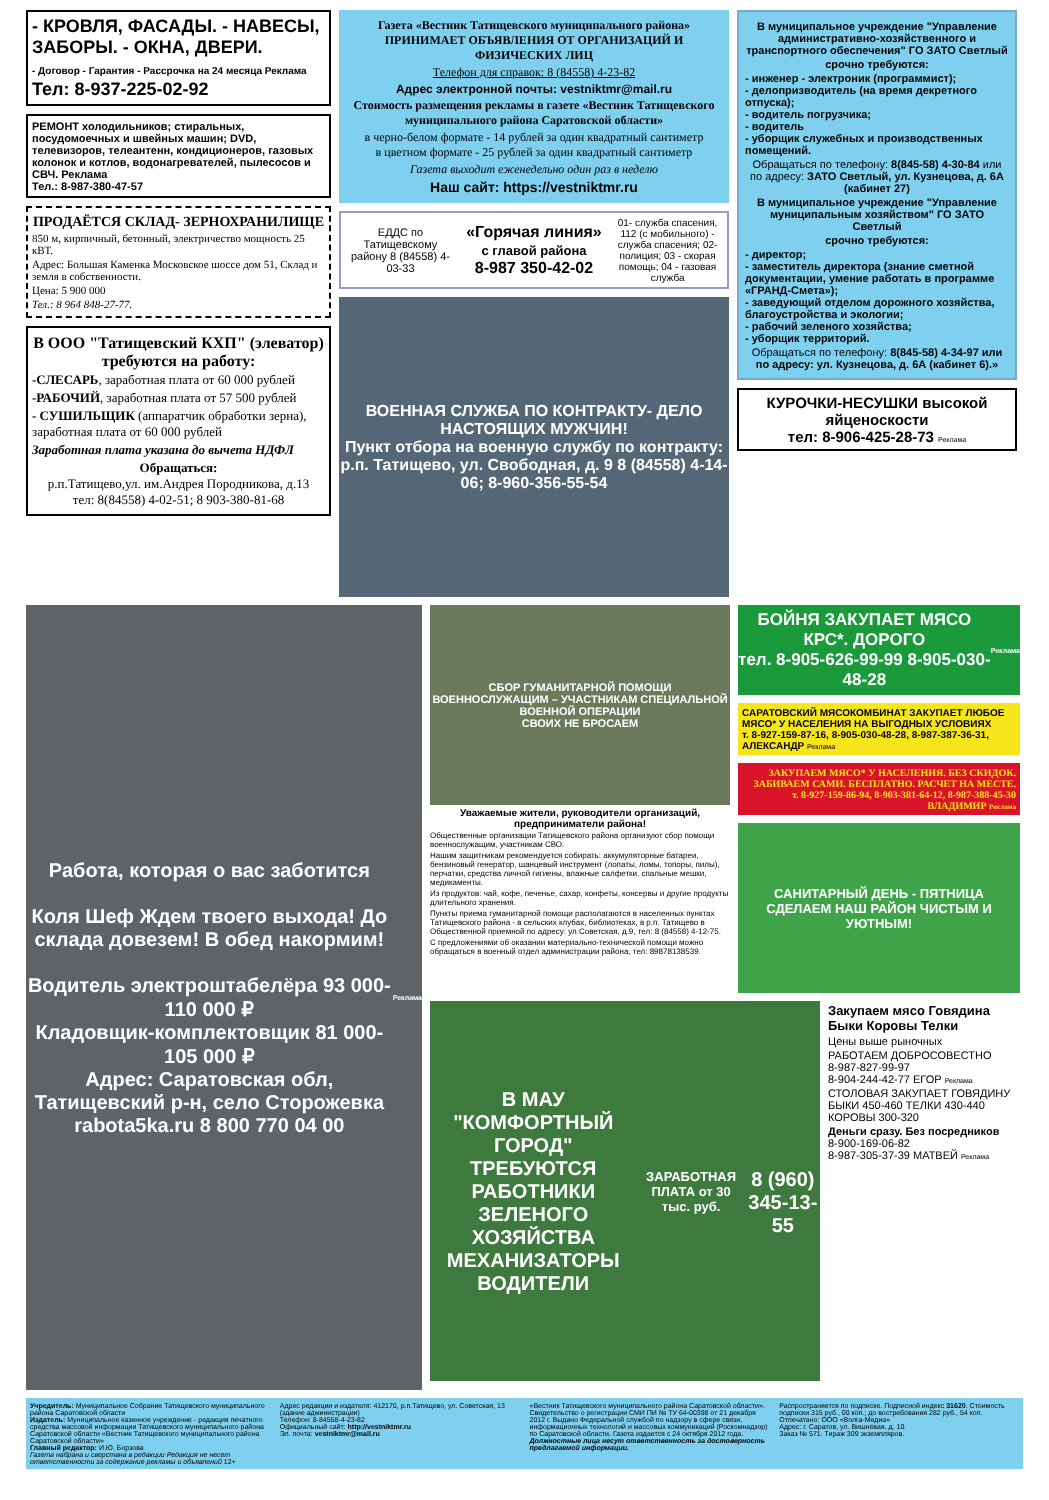- КРОВЛЯ, ФАСАДЫ. - НАВЕСЫ, ЗАБОРЫ. - ОКНА, ДВЕРИ.
- Договор - Гарантия - Рассрочка на 24 месяца Реклама
Тел: 8-937-225-02-92
РЕМОНТ холодильников; стиральных, посудомоечных и швейных машин; DVD, телевизоров, телеантенн, кондиционеров, газовых колонок и котлов, водонагревателей, пылесосов и СВЧ. Реклама
Тел.: 8-987-380-47-57
ПРОДАЁТСЯ СКЛАД- ЗЕРНОХРАНИЛИЩЕ
850 м, кирпичный, бетонный, электричество мощность 25 кВТ.
Адрес: Большая Каменка Московское шоссе дом 51, Склад и земля в собственности.
Цена: 5 900 000
Тел.: 8 964 848-27-77.
В ООО "Татищевский КХП" (элеватор) требуются на работу:
-СЛЕСАРЬ, заработная плата от 60 000 рублей
-РАБОЧИЙ, заработная плата от 57 500 рублей
- СУШИЛЬЩИК (аппаратчик обработки зерна), заработная плата от 60 000 рублей
Заработная плата указана до вычета НДФЛ
Обращаться:
р.п.Татищево,ул. им.Андрея Породникова, д.13
тел: 8(84558) 4-02-51; 8 903-380-81-68
Газета «Вестник Татищевского муниципального района» ПРИНИМАЕТ ОБЪЯВЛЕНИЯ ОТ ОРГАНИЗАЦИЙ И ФИЗИЧЕСКИХ ЛИЦ
Телефон для справок: 8 (84558) 4-23-82
Адрес электронной почты: vestniktmr@mail.ru
Стоимость размещения рекламы в газете «Вестник Татищевского муниципального района Саратовской области»
в черно-белом формате - 14 рублей за один квадратный сантиметр
в цветном формате - 25 рублей за один квадратный сантиметр
Газета выходит еженедельно один раз в неделю
Наш сайт: https://vestniktmr.ru
ЕДДС по Татищевскому району 8 (84558) 4-03-33
«Горячая линия» с главой района
8-987 350-42-02
01- служба спасения, 112 (с мобильного) - служба спасения; 02- полиция; 03 - скорая помощь; 04 - газовая служба
ВОЕННАЯ СЛУЖБА ПО КОНТРАКТУ- ДЕЛО НАСТОЯЩИХ МУЖЧИН!
Пункт отбора на военную службу по контракту: р.п. Татищево, ул. Свободная, д. 9 8 (84558) 4-14-06; 8-960-356-55-54
В муниципальное учреждение "Управление административно-хозяйственного и транспортного обеспечения" ГО ЗАТО Светлый
срочно требуются:
- инженер - электроник (программист);
- делопризводитель (на время декретного отпуска);
- водитель погрузчика;
- водитель
- уборщик служебных и производственных помещений.
Обращаться по телефону: 8(845-58) 4-30-84 или по адресу: ЗАТО Светлый, ул. Кузнецова, д. 6А (кабинет 27)
В муниципальное учреждение "Управление муниципальным хозяйством" ГО ЗАТО Светлый
срочно требуются:
- директор;
- заместитель директора (знание сметной документации, умение работать в программе «ГРАНД-Смета»);
- заведующий отделом дорожного хозяйства, благоустройства и экологии;
- рабочий зеленого хозяйства;
- уборщик территорий.
Обращаться по телефону: 8(845-58) 4-34-97 или по адресу: ул. Кузнецова, д. 6А (кабинет 6).»
КУРОЧКИ-НЕСУШКИ высокой яйценоскости
тел: 8-906-425-28-73 Реклама
Работа, которая о вас заботится
Коля Шеф Ждем твоего выхода! До склада довезем! В обед накормим!
Водитель электроштабелёра 93 000-110 000 ₽
Кладовщик-комплектовщик 81 000-105 000 ₽
Адрес: Саратовская обл, Татищевский р-н, село Сторожевка
rabota5ka.ru 8 800 770 04 00
Реклама
СБОР ГУМАНИТАРНОЙ ПОМОЩИ ВОЕННОСЛУЖАЩИМ – УЧАСТНИКАМ СПЕЦИАЛЬНОЙ ВОЕННОЙ ОПЕРАЦИИ
СВОИХ НЕ БРОСАЕМ
Уважаемые жители, руководители организаций, предприниматели района!
Общественные организации Татищевского района организуют сбор помощи военнослужащим, участникам СВО.
Нашим защитникам рекомендуется собирать: аккумуляторные батареи, бензиновый генератор, шанцевый инструмент (лопаты, ломы, топоры, пилы), перчатки, средства личной гигиены, влажные салфетки, спальные мешки, медикаменты.
Из продуктов: чай, кофе, печенье, сахар, конфеты, консервы и другие продукты длительного хранения.
Пункты приема гуманитарной помощи располагаются в населенных пунктах Татищевского района - в сельских клубах, библиотеках, в р.п. Татищево в Общественной приемной по адресу: ул.Советская, д.9, тел: 8 (84558) 4-12-75.
С предложениями об оказании материально-технической помощи можно обращаться в военный отдел администрации района, тел: 89878138539.
БОЙНЯ ЗАКУПАЕТ МЯСО КРС*. ДОРОГО
тел. 8-905-626-99-99 8-905-030-48-28
Реклама
САРАТОВСКИЙ МЯСОКОМБИНАТ ЗАКУПАЕТ ЛЮБОЕ МЯСО* У НАСЕЛЕНИЯ НА ВЫГОДНЫХ УСЛОВИЯХ
т. 8-927-159-87-16, 8-905-030-48-28, 8-987-387-36-31, АЛЕКСАНДР Реклама
ЗАКУПАЕМ МЯСО* У НАСЕЛЕНИЯ. БЕЗ СКИДОК. ЗАБИВАЕМ САМИ. БЕСПЛАТНО. РАСЧЕТ НА МЕСТЕ.
т. 8-927-159-86-94, 8-903-381-64-12, 8-987-388-45-30 ВЛАДИМИР Реклама
САНИТАРНЫЙ ДЕНЬ - ПЯТНИЦА
СДЕЛАЕМ НАШ РАЙОН ЧИСТЫМ И УЮТНЫМ!
В МАУ "КОМФОРТНЫЙ ГОРОД" ТРЕБУЮТСЯ
РАБОТНИКИ ЗЕЛЕНОГО ХОЗЯЙСТВА
МЕХАНИЗАТОРЫ
ВОДИТЕЛИ
ЗАРАБОТНАЯ ПЛАТА от 30 тыс. руб.
8 (960) 345-13-55
Закупаем мясо Говядина Быки Коровы Телки
Цены выше рыночных
РАБОТАЕМ ДОБРОСОВЕСТНО
8-987-827-99-97
8-904-244-42-77 ЕГОР Реклама
СТОЛОВАЯ ЗАКУПАЕТ ГОВЯДИНУ БЫКИ 450-460 ТЕЛКИ 430-440 КОРОВЫ 300-320
Деньги сразу. Без посредников
8-900-169-06-82
8-987-305-37-39 МАТВЕЙ Реклама
Учредитель: Муниципальное Собрание Татищевского муниципального района Саратовской области
Издатель: Муниципальное казенное учреждение - редакция печатного средства массовой информации Татищевского муниципального района Саратовской области «Вестник Татищевского муниципального района Саратовской области»
Главный редактор: И.Ю. Борзова
Газета набрана и сверстана в редакции Редакция не несет ответственности за содержание рекламы и объявлений 12+
Адрес редакции и издателя: 412170, р.п.Татищево, ул. Советская, 13 (здание администрации)
Телефон: 8-84558-4-23-82
Официальный сайт: http://vestniktmr.ru
Эл. почта: vestniktmr@mail.ru
«Вестник Татищевского муниципального района Саратовской области». Свидетельство о регистрации СМИ ПИ № ТУ 64-00398 от 21 декабря 2012 г. Выдано Федеральной службой по надзору в сфере связи, информационных технологий и массовых коммуникаций (Роскомнадзор) по Саратовской области. Газета издается с 24 октября 2012 года.
Должностные лица несут ответственность за достоверность предлагаемой информации.
Распространяется по подписке. Подписной индекс 31620. Стоимость подписки 315 руб., 00 коп.; до востребования 282 руб., 54 коп.
Отпечатано: ООО «Волга-Медиа»
Адрес: г. Саратов, ул. Вишнёвая, д. 10.
Заказ № 571. Тираж 309 экземпляров.